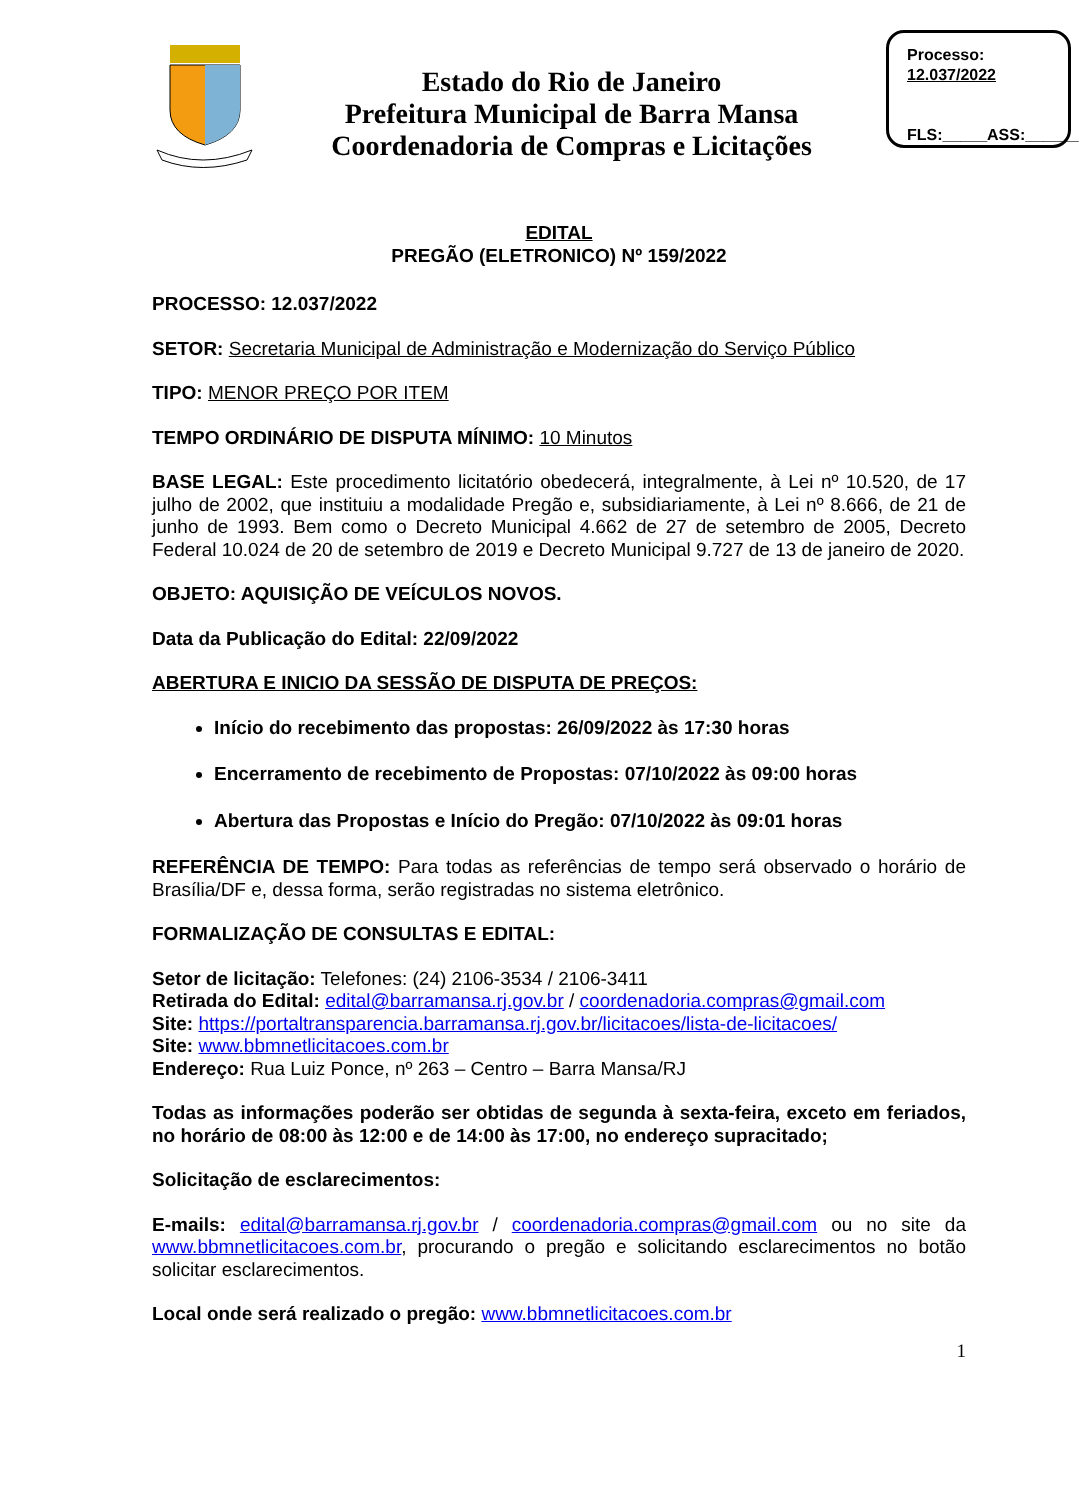Estado do Rio de Janeiro
Prefeitura Municipal de Barra Mansa
Coordenadoria de Compras e Licitações
Processo:
12.037/2022
FLS:_____ASS:______
EDITAL
PREGÃO (ELETRONICO) Nº 159/2022
PROCESSO: 12.037/2022
SETOR: Secretaria Municipal de Administração e Modernização do Serviço Público
TIPO: MENOR PREÇO POR ITEM
TEMPO ORDINÁRIO DE DISPUTA MÍNIMO: 10 Minutos
BASE LEGAL: Este procedimento licitatório obedecerá, integralmente, à Lei nº 10.520, de 17 julho de 2002, que instituiu a modalidade Pregão e, subsidiariamente, à Lei nº 8.666, de 21 de junho de 1993. Bem como o Decreto Municipal 4.662 de 27 de setembro de 2005, Decreto Federal 10.024 de 20 de setembro de 2019 e Decreto Municipal 9.727 de 13 de janeiro de 2020.
OBJETO: AQUISIÇÃO DE VEÍCULOS NOVOS.
Data da Publicação do Edital: 22/09/2022
ABERTURA E INICIO DA SESSÃO DE DISPUTA DE PREÇOS:
Início do recebimento das propostas: 26/09/2022 às 17:30 horas
Encerramento de recebimento de Propostas: 07/10/2022 às 09:00 horas
Abertura das Propostas e Início do Pregão: 07/10/2022 às 09:01 horas
REFERÊNCIA DE TEMPO: Para todas as referências de tempo será observado o horário de Brasília/DF e, dessa forma, serão registradas no sistema eletrônico.
FORMALIZAÇÃO DE CONSULTAS E EDITAL:
Setor de licitação: Telefones: (24) 2106-3534 / 2106-3411
Retirada do Edital: edital@barramansa.rj.gov.br / coordenadoria.compras@gmail.com
Site: https://portaltransparencia.barramansa.rj.gov.br/licitacoes/lista-de-licitacoes/
Site: www.bbmnetlicitacoes.com.br
Endereço: Rua Luiz Ponce, nº 263 – Centro – Barra Mansa/RJ
Todas as informações poderão ser obtidas de segunda à sexta-feira, exceto em feriados, no horário de 08:00 às 12:00 e de 14:00 às 17:00, no endereço supracitado;
Solicitação de esclarecimentos:
E-mails: edital@barramansa.rj.gov.br / coordenadoria.compras@gmail.com ou no site da www.bbmnetlicitacoes.com.br, procurando o pregão e solicitando esclarecimentos no botão solicitar esclarecimentos.
Local onde será realizado o pregão: www.bbmnetlicitacoes.com.br
1